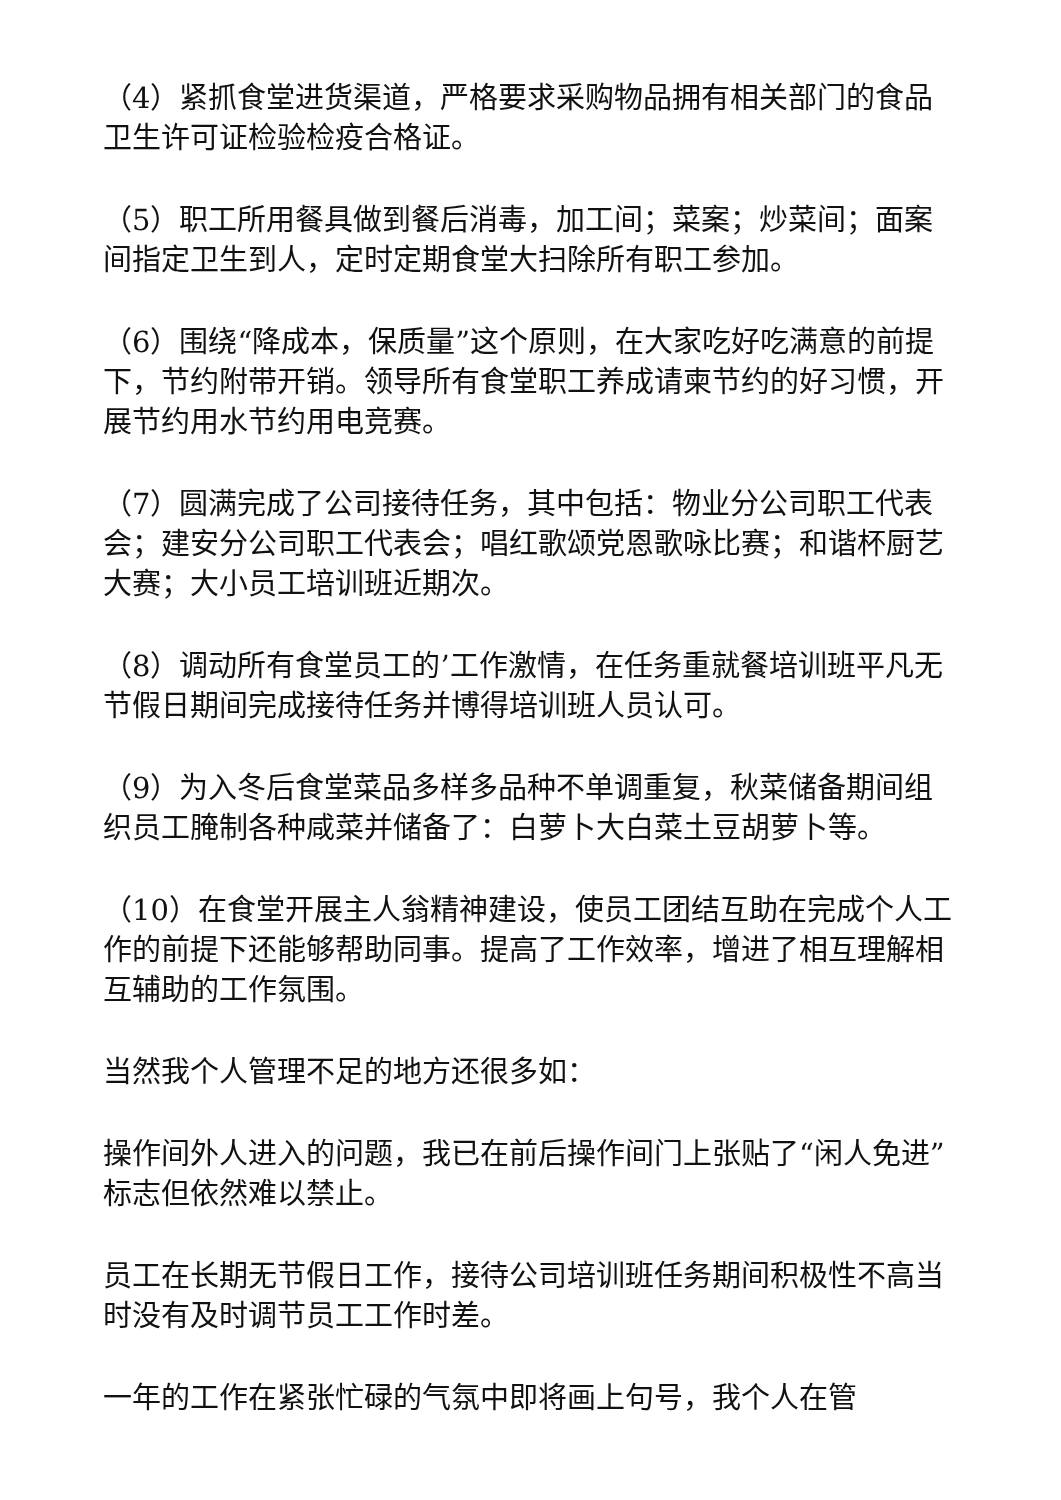（4）紧抓食堂进货渠道，严格要求采购物品拥有相关部门的食品卫生许可证检验检疫合格证。
（5）职工所用餐具做到餐后消毒，加工间；菜案；炒菜间；面案间指定卫生到人，定时定期食堂大扫除所有职工参加。
（6）围绕“降成本，保质量”这个原则，在大家吃好吃满意的前提下，节约附带开销。领导所有食堂职工养成请柬节约的好习惯，开展节约用水节约用电竞赛。
（7）圆满完成了公司接待任务，其中包括：物业分公司职工代表会；建安分公司职工代表会；唱红歌颂党恩歌咏比赛；和谐杯厨艺大赛；大小员工培训班近期次。
（8）调动所有食堂员工的’工作激情，在任务重就餐培训班平凡无节假日期间完成接待任务并博得培训班人员认可。
（9）为入冬后食堂菜品多样多品种不单调重复，秋菜储备期间组织员工腌制各种咸菜并储备了：白萝卜大白菜土豆胡萝卜等。
（10）在食堂开展主人翁精神建设，使员工团结互助在完成个人工作的前提下还能够帮助同事。提高了工作效率，增进了相互理解相互辅助的工作氛围。
当然我个人管理不足的地方还很多如：
操作间外人进入的问题，我已在前后操作间门上张贴了“闲人免进”标志但依然难以禁止。
员工在长期无节假日工作，接待公司培训班任务期间积极性不高当时没有及时调节员工工作时差。
一年的工作在紧张忙碌的气氛中即将画上句号，我个人在管